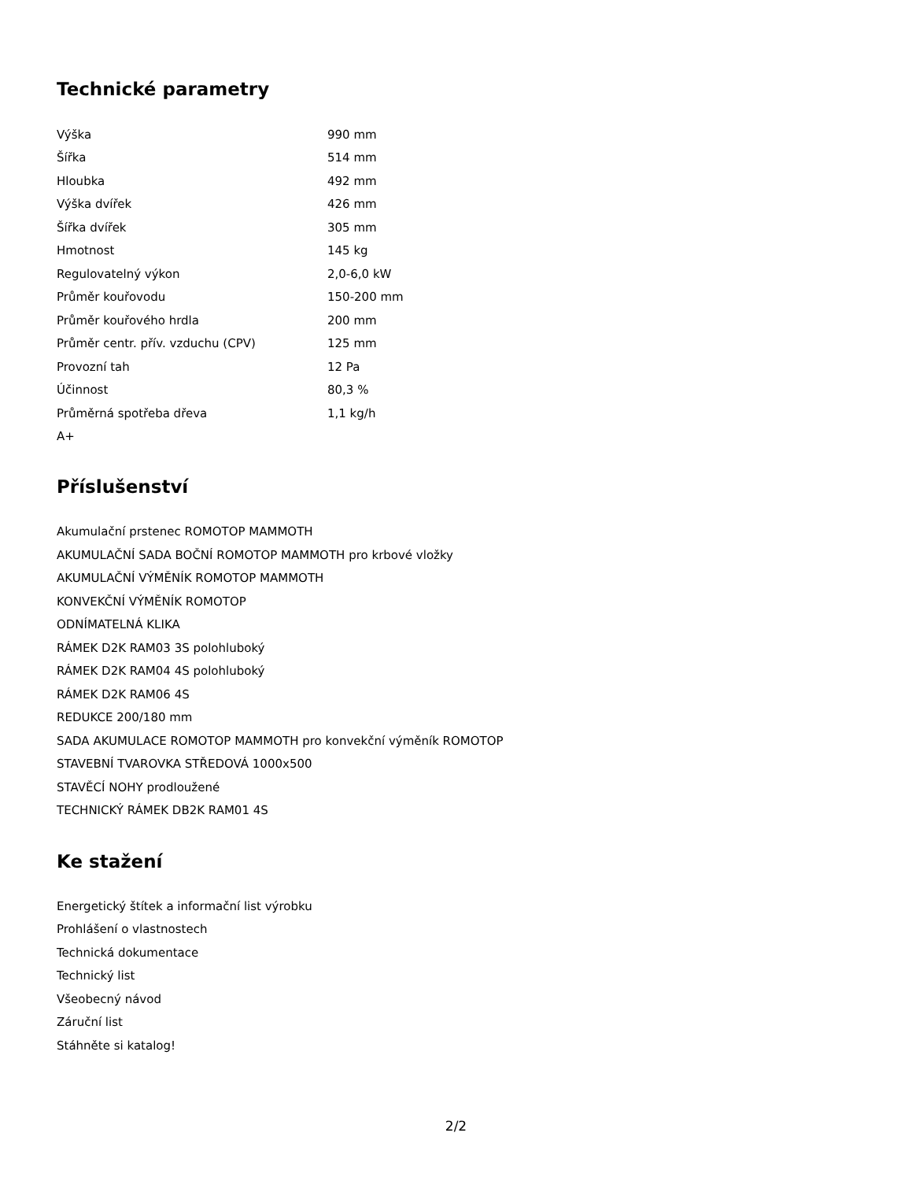Technické parametry
| Výška | 990 mm |
| Šířka | 514 mm |
| Hloubka | 492 mm |
| Výška dvířek | 426 mm |
| Šířka dvířek | 305 mm |
| Hmotnost | 145 kg |
| Regulovatelný výkon | 2,0-6,0 kW |
| Průměr kouřovodu | 150-200 mm |
| Průměr kouřového hrdla | 200 mm |
| Průměr centr. přív. vzduchu (CPV) | 125 mm |
| Provozní tah | 12 Pa |
| Účinnost | 80,3 % |
| Průměrná spotřeba dřeva | 1,1 kg/h |
| A+ | |
Příslušenství
Akumulační prstenec ROMOTOP MAMMOTH
AKUMULAČNÍ SADA BOČNÍ ROMOTOP MAMMOTH pro krbové vložky
AKUMULAČNÍ VÝMĚNÍK ROMOTOP MAMMOTH
KONVEKČNÍ VÝMĚNÍK ROMOTOP
ODNÍMATELNÁ KLIKA
RÁMEK D2K RAM03 3S polohluboký
RÁMEK D2K RAM04 4S polohluboký
RÁMEK D2K RAM06 4S
REDUKCE 200/180 mm
SADA AKUMULACE ROMOTOP MAMMOTH pro konvekční výměník ROMOTOP
STAVEBNÍ TVAROVKA STŘEDOVÁ 1000x500
STAVĚCÍ NOHY prodloužené
TECHNICKÝ RÁMEK DB2K RAM01 4S
Ke stažení
Energetický štítek a informační list výrobku
Prohlášení o vlastnostech
Technická dokumentace
Technický list
Všeobecný návod
Záruční list
Stáhněte si katalog!
2/2